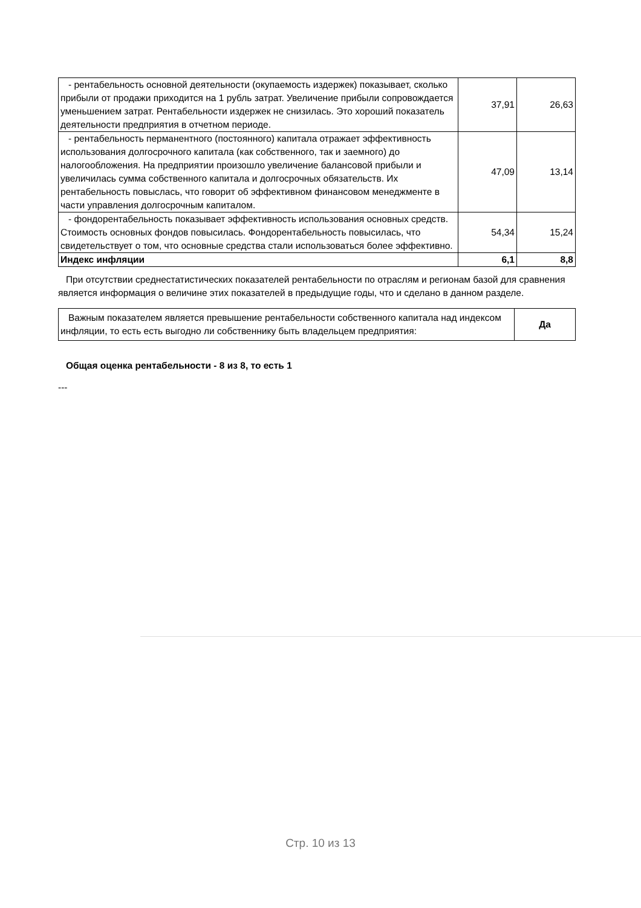| - рентабельность основной деятельности (окупаемость издержек) показывает, сколько прибыли от продажи приходится на 1 рубль затрат. Увеличение прибыли сопровождается уменьшением затрат. Рентабельности издержек не снизилась. Это хороший показатель деятельности предприятия в отчетном периоде. | 37,91 | 26,63 |
| - рентабельность перманентного (постоянного) капитала отражает эффективность использования долгосрочного капитала (как собственного, так и заемного) до налогообложения. На предприятии произошло увеличение балансовой прибыли и увеличилась сумма собственного капитала и долгосрочных обязательств. Их рентабельность повыслась, что говорит об эффективном финансовом менеджменте в части управления долгосрочным капиталом. | 47,09 | 13,14 |
| - фондорентабельность показывает эффективность использования основных средств. Стоимость основных фондов повысилась. Фондорентабельность повысилась, что свидетельствует о том, что основные средства стали использоваться более эффективно. | 54,34 | 15,24 |
| Индекс инфляции | 6,1 | 8,8 |
При отсутствии среднестатистических показателей рентабельности по отраслям и регионам базой для сравнения является информация о величине этих показателей в предыдущие годы, что и сделано в данном разделе.
| Важным показателем является превышение рентабельности собственного капитала над индексом инфляции, то есть есть выгодно ли собственнику быть владельцем предприятия: | Да |
Общая оценка рентабельности - 8 из 8, то есть 1
---
Стр. 10 из 13